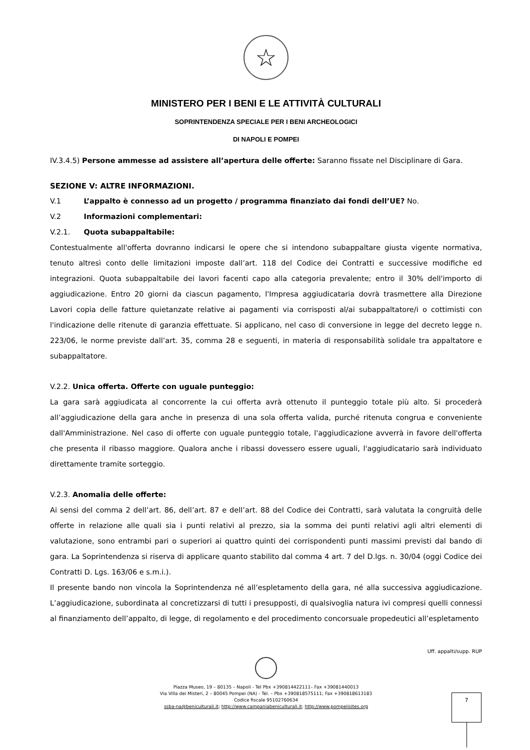☆
MINISTERO PER I BENI E LE ATTIVITÀ CULTURALI
SOPRINTENDENZA SPECIALE PER I BENI ARCHEOLOGICI
DI NAPOLI E POMPEI
IV.3.4.5) Persone ammesse ad assistere all’apertura delle offerte: Saranno fissate nel Disciplinare di Gara.
SEZIONE V: ALTRE INFORMAZIONI.
V.1 L’appalto è connesso ad un progetto / programma finanziato dai fondi dell’UE? No.
V.2 Informazioni complementari:
V.2.1. Quota subappaltabile:
Contestualmente all'offerta dovranno indicarsi le opere che si intendono subappaltare giusta vigente normativa, tenuto altresì conto delle limitazioni imposte dall’art. 118 del Codice dei Contratti e successive modifiche ed integrazioni. Quota subappaltabile dei lavori facenti capo alla categoria prevalente; entro il 30% dell'importo di aggiudicazione. Entro 20 giorni da ciascun pagamento, l'Impresa aggiudicataria dovrà trasmettere alla Direzione Lavori copia delle fatture quietanzate relative ai pagamenti via corrisposti al/ai subappaltatore/i o cottimisti con l'indicazione delle ritenute di garanzia effettuate. Si applicano, nel caso di conversione in legge del decreto legge n. 223/06, le norme previste dall’art. 35, comma 28 e seguenti, in materia di responsabilità solidale tra appaltatore e subappaltatore.
V.2.2. Unica offerta. Offerte con uguale punteggio:
La gara sarà aggiudicata al concorrente la cui offerta avrà ottenuto il punteggio totale più alto. Si procederà all’aggiudicazione della gara anche in presenza di una sola offerta valida, purché ritenuta congrua e conveniente dall'Amministrazione. Nel caso di offerte con uguale punteggio totale, l'aggiudicazione avverrà in favore dell'offerta che presenta il ribasso maggiore. Qualora anche i ribassi dovessero essere uguali, l'aggiudicatario sarà individuato direttamente tramite sorteggio.
V.2.3. Anomalia delle offerte:
Ai sensi del comma 2 dell’art. 86, dell’art. 87 e dell’art. 88 del Codice dei Contratti, sarà valutata la congruità delle offerte in relazione alle quali sia i punti relativi al prezzo, sia la somma dei punti relativi agli altri elementi di valutazione, sono entrambi pari o superiori ai quattro quinti dei corrispondenti punti massimi previsti dal bando di gara. La Soprintendenza si riserva di applicare quanto stabilito dal comma 4 art. 7 del D.lgs. n. 30/04 (oggi Codice dei Contratti D. Lgs. 163/06 e s.m.i.).
Il presente bando non vincola la Soprintendenza né all’espletamento della gara, né alla successiva aggiudicazione. L’aggiudicazione, subordinata al concretizzarsi di tutti i presupposti, di qualsivoglia natura ivi compresi quelli connessi al finanziamento dell’appalto, di legge, di regolamento e del procedimento concorsuale propedeutici all’espletamento
Uff. appalti/supp. RUP
Piazza Museo, 19 – 80135 – Napoli - Tel Pbx +390814422111– Fax +39081440013
Via Villa dei Misteri, 2 – 80045 Pompei (NA) - Tel. – Pbx +390818575111; Fax +390818613183
Codice fiscale 95102760634
ssba-na@beniculturali.it; http://www.campaniabeniculturali.it; http://www.pompeiisites.org
7